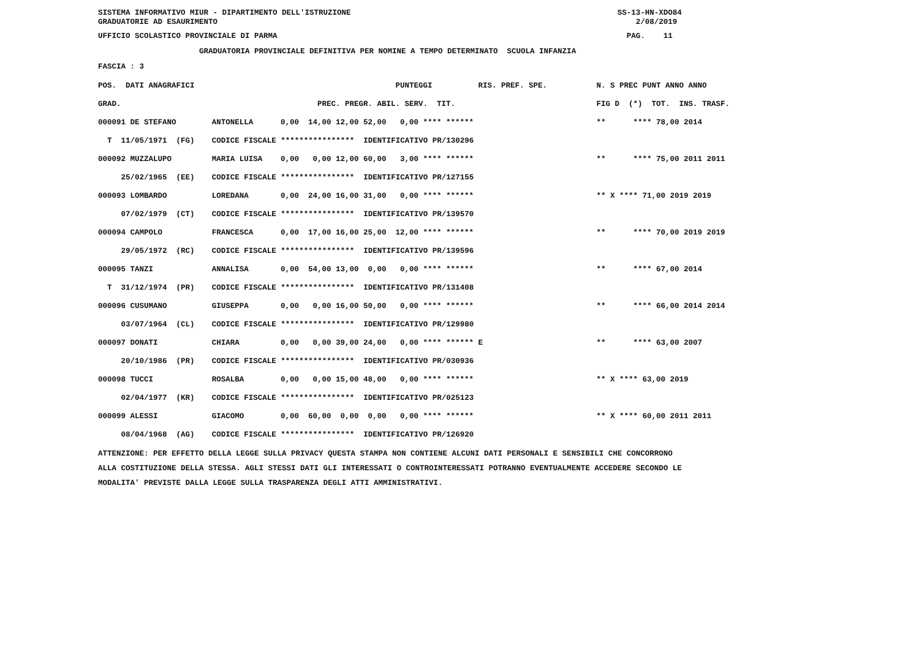SISTEMA INFORMATIVO MIUR - DIPARTIMENTO DELL'ISTRUZIONE SS-13-HN-XDO84 GRADUATORIE AD ESAURIMENTO 2/08/2019
UFFICIO SCOLASTICO PROVINCIALE DI PARMA PAG. 11
GRADUATORIA PROVINCIALE DEFINITIVA PER NOMINE A TEMPO DETERMINATO SCUOLA INFANZIA
FASCIA : 3
| POS. DATI ANAGRAFICI | | PUNTEGGI RIS. PREF. SPE. | N. S PREC PUNT ANNO ANNO |
| --- | --- | --- | --- |
| GRAD. | | PREC. PREGR. ABIL. SERV. TIT. | FIG D (*) TOT. INS. TRASF. |
| 000091 DE STEFANO | ANTONELLA | 0,00 14,00 12,00 52,00 0,00 **** ****** | ** **** 78,00 2014 |
| T 11/05/1971 (FG) | CODICE FISCALE **************** IDENTIFICATIVO PR/130296 | | |
| 000092 MUZZALUPO | MARIA LUISA | 0,00 0,00 12,00 60,00 3,00 **** ****** | ** **** 75,00 2011 2011 |
| 25/02/1965 (EE) | CODICE FISCALE **************** IDENTIFICATIVO PR/127155 | | |
| 000093 LOMBARDO | LOREDANA | 0,00 24,00 16,00 31,00 0,00 **** ****** | ** X **** 71,00 2019 2019 |
| 07/02/1979 (CT) | CODICE FISCALE **************** IDENTIFICATIVO PR/139570 | | |
| 000094 CAMPOLO | FRANCESCA | 0,00 17,00 16,00 25,00 12,00 **** ****** | ** **** 70,00 2019 2019 |
| 29/05/1972 (RC) | CODICE FISCALE **************** IDENTIFICATIVO PR/139596 | | |
| 000095 TANZI | ANNALISA | 0,00 54,00 13,00 0,00 0,00 **** ****** | ** **** 67,00 2014 |
| T 31/12/1974 (PR) | CODICE FISCALE **************** IDENTIFICATIVO PR/131408 | | |
| 000096 CUSUMANO | GIUSEPPA | 0,00 0,00 16,00 50,00 0,00 **** ****** | ** **** 66,00 2014 2014 |
| 03/07/1964 (CL) | CODICE FISCALE **************** IDENTIFICATIVO PR/129980 | | |
| 000097 DONATI | CHIARA | 0,00 0,00 39,00 24,00 0,00 **** ****** E | ** **** 63,00 2007 |
| 20/10/1986 (PR) | CODICE FISCALE **************** IDENTIFICATIVO PR/030936 | | |
| 000098 TUCCI | ROSALBA | 0,00 0,00 15,00 48,00 0,00 **** ****** | ** X **** 63,00 2019 |
| 02/04/1977 (KR) | CODICE FISCALE **************** IDENTIFICATIVO PR/025123 | | |
| 000099 ALESSI | GIACOMO | 0,00 60,00 0,00 0,00 0,00 **** ****** | ** X **** 60,00 2011 2011 |
| 08/04/1968 (AG) | CODICE FISCALE **************** IDENTIFICATIVO PR/126920 | | |
ATTENZIONE: PER EFFETTO DELLA LEGGE SULLA PRIVACY QUESTA STAMPA NON CONTIENE ALCUNI DATI PERSONALI E SENSIBILI CHE CONCORRONO ALLA COSTITUZIONE DELLA STESSA. AGLI STESSI DATI GLI INTERESSATI O CONTROINTERESSATI POTRANNO EVENTUALMENTE ACCEDERE SECONDO LE MODALITA' PREVISTE DALLA LEGGE SULLA TRASPARENZA DEGLI ATTI AMMINISTRATIVI.